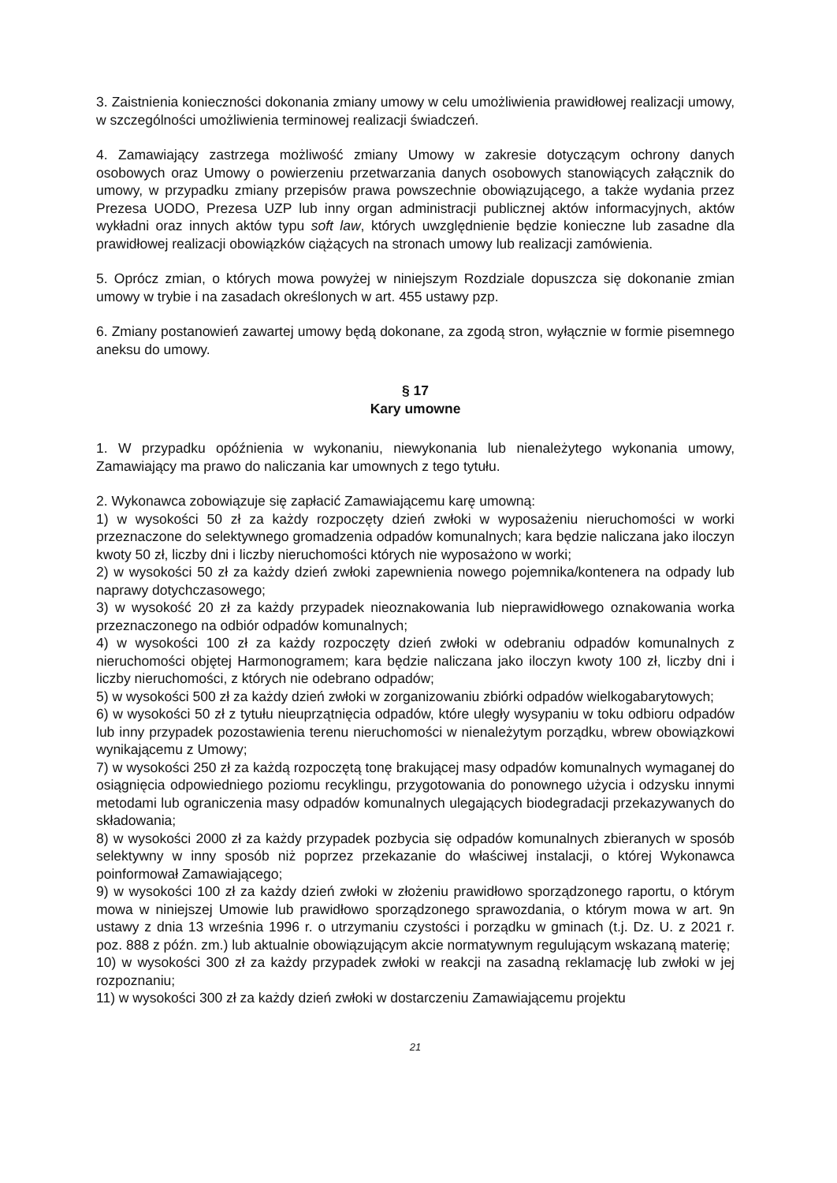3. Zaistnienia konieczności dokonania zmiany umowy w celu umożliwienia prawidłowej realizacji umowy, w szczególności umożliwienia terminowej realizacji świadczeń.
4. Zamawiający zastrzega możliwość zmiany Umowy w zakresie dotyczącym ochrony danych osobowych oraz Umowy o powierzeniu przetwarzania danych osobowych stanowiących załącznik do umowy, w przypadku zmiany przepisów prawa powszechnie obowiązującego, a także wydania przez Prezesa UODO, Prezesa UZP lub inny organ administracji publicznej aktów informacyjnych, aktów wykładni oraz innych aktów typu soft law, których uwzględnienie będzie konieczne lub zasadne dla prawidłowej realizacji obowiązków ciążących na stronach umowy lub realizacji zamówienia.
5. Oprócz zmian, o których mowa powyżej w niniejszym Rozdziale dopuszcza się dokonanie zmian umowy w trybie i na zasadach określonych w art. 455 ustawy pzp.
6. Zmiany postanowień zawartej umowy będą dokonane, za zgodą stron, wyłącznie w formie pisemnego aneksu do umowy.
§ 17
Kary umowne
1. W przypadku opóźnienia w wykonaniu, niewykonania lub nienależytego wykonania umowy, Zamawiający ma prawo do naliczania kar umownych z tego tytułu.
2. Wykonawca zobowiązuje się zapłacić Zamawiającemu karę umowną:
1) w wysokości 50 zł za każdy rozpoczęty dzień zwłoki w wyposażeniu nieruchomości w worki przeznaczone do selektywnego gromadzenia odpadów komunalnych; kara będzie naliczana jako iloczyn kwoty 50 zł, liczby dni i liczby nieruchomości których nie wyposażono w worki;
2) w wysokości 50 zł za każdy dzień zwłoki zapewnienia nowego pojemnika/kontenera na odpady lub naprawy dotychczasowego;
3) w wysokość 20 zł za każdy przypadek nieoznakowania lub nieprawidłowego oznakowania worka przeznaczonego na odbiór odpadów komunalnych;
4) w wysokości 100 zł za każdy rozpoczęty dzień zwłoki w odebraniu odpadów komunalnych z nieruchomości objętej Harmonogramem; kara będzie naliczana jako iloczyn kwoty 100 zł, liczby dni i liczby nieruchomości, z których nie odebrano odpadów;
5) w wysokości 500 zł za każdy dzień zwłoki w zorganizowaniu zbiórki odpadów wielkogabarytowych;
6) w wysokości 50 zł z tytułu nieuprzątnięcia odpadów, które uległy wysypaniu w toku odbioru odpadów lub inny przypadek pozostawienia terenu nieruchomości w nienależytym porządku, wbrew obowiązkowi wynikającemu z Umowy;
7) w wysokości 250 zł za każdą rozpoczętą tonę brakującej masy odpadów komunalnych wymaganej do osiągnięcia odpowiedniego poziomu recyklingu, przygotowania do ponownego użycia i odzysku innymi metodami lub ograniczenia masy odpadów komunalnych ulegających biodegradacji przekazywanych do składowania;
8) w wysokości 2000 zł za każdy przypadek pozbycia się odpadów komunalnych zbieranych w sposób selektywny w inny sposób niż poprzez przekazanie do właściwej instalacji, o której Wykonawca poinformował Zamawiającego;
9) w wysokości 100 zł za każdy dzień zwłoki w złożeniu prawidłowo sporządzonego raportu, o którym mowa w niniejszej Umowie lub prawidłowo sporządzonego sprawozdania, o którym mowa w art. 9n ustawy z dnia 13 września 1996 r. o utrzymaniu czystości i porządku w gminach (t.j. Dz. U. z 2021 r. poz. 888 z późn. zm.) lub aktualnie obowiązującym akcie normatywnym regulującym wskazaną materię;
10) w wysokości 300 zł za każdy przypadek zwłoki w reakcji na zasadną reklamację lub zwłoki w jej rozpoznaniu;
11) w wysokości 300 zł za każdy dzień zwłoki w dostarczeniu Zamawiającemu projektu
21